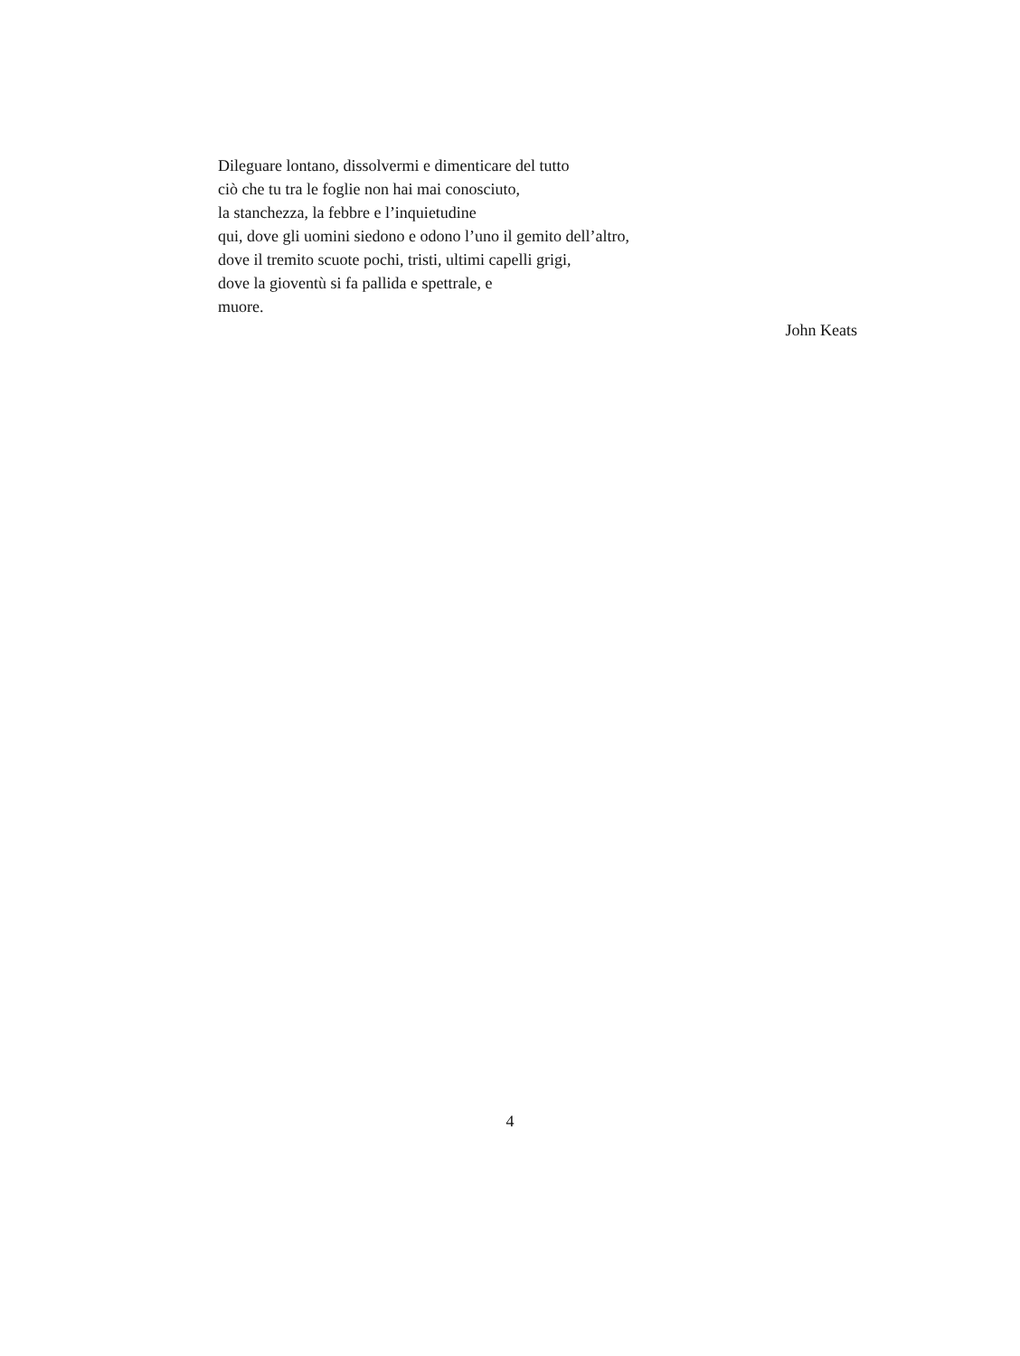Dileguare lontano, dissolvermi e dimenticare del tutto
ciò che tu tra le foglie non hai mai conosciuto,
la stanchezza, la febbre e l’inquietudine
qui, dove gli uomini siedono e odono l’uno il gemito dell’altro,
dove il tremito scuote pochi, tristi, ultimi capelli grigi,
dove la gioventù si fa pallida e spettrale, e
muore.
John Keats
4